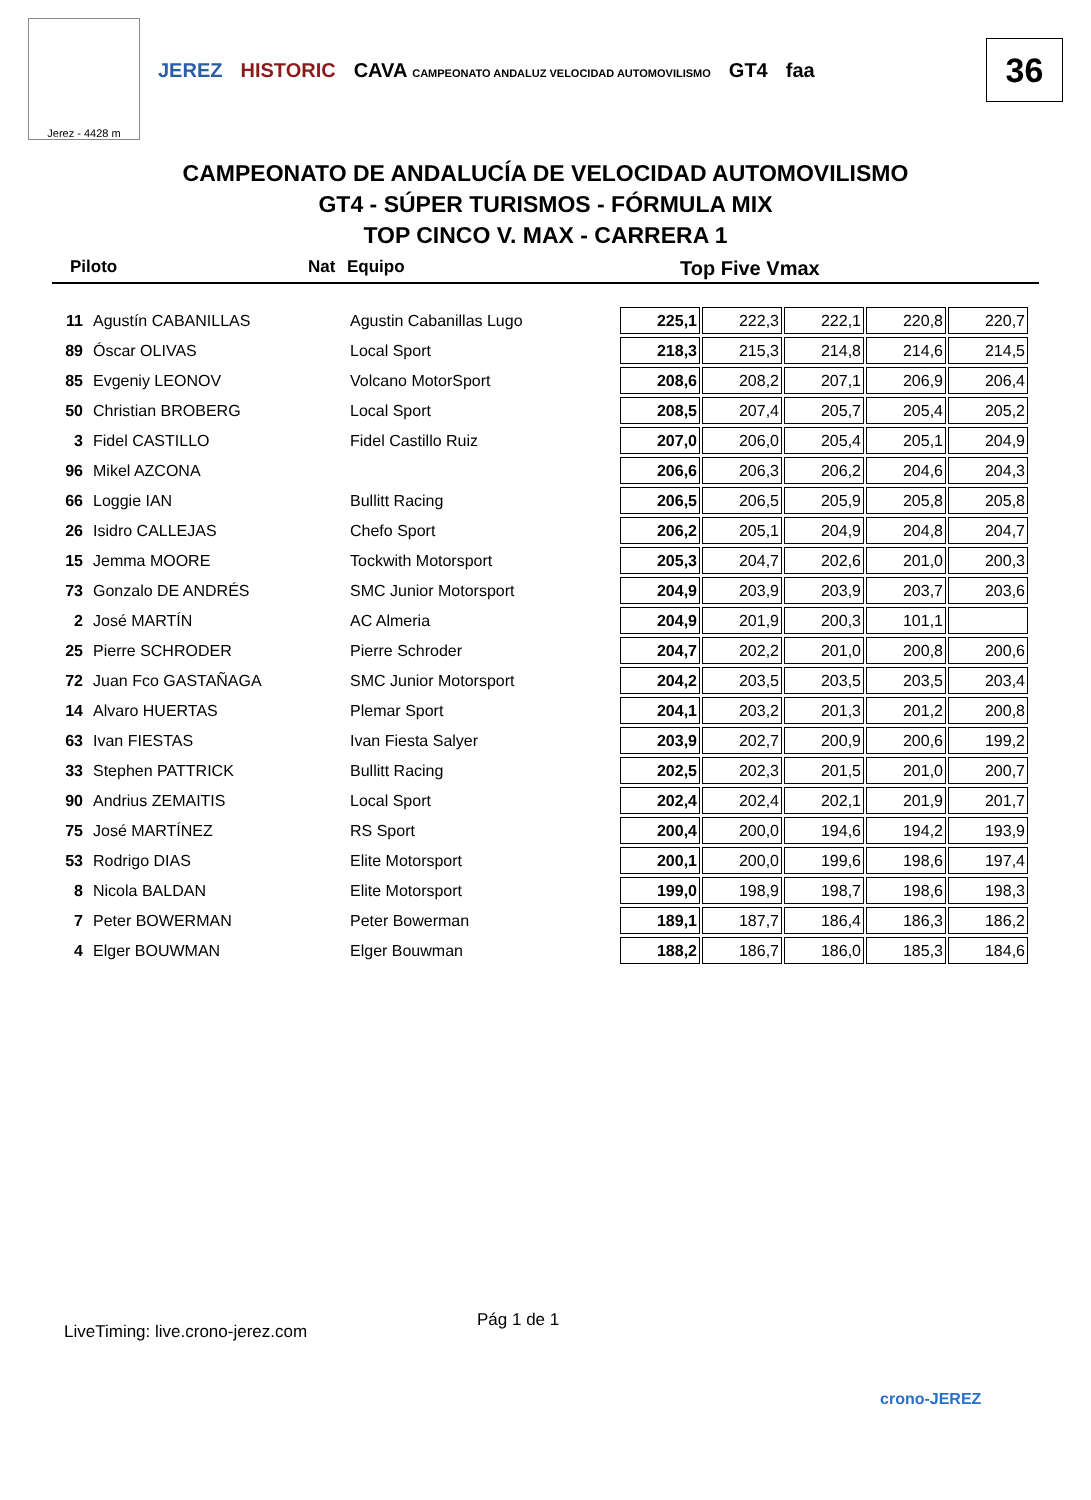Jerez - 4428 m
JEREZ HISTORIC
CAVA CAMPEONATO ANDALUZ VELOCIDAD AUTOMOVILISMO
GT4 faa
36
CAMPEONATO DE ANDALUCÍA DE VELOCIDAD AUTOMOVILISMO
GT4 - SÚPER TURISMOS - FÓRMULA MIX
TOP CINCO V. MAX - CARRERA 1
Piloto Nat Equipo Top Five Vmax
| 11 | Agustín CABANILLAS | Agustin Cabanillas Lugo | 225,1 | 222,3 | 222,1 | 220,8 | 220,7 |
| 89 | Óscar OLIVAS | Local Sport | 218,3 | 215,3 | 214,8 | 214,6 | 214,5 |
| 85 | Evgeniy LEONOV | Volcano MotorSport | 208,6 | 208,2 | 207,1 | 206,9 | 206,4 |
| 50 | Christian BROBERG | Local Sport | 208,5 | 207,4 | 205,7 | 205,4 | 205,2 |
| 3 | Fidel CASTILLO | Fidel Castillo Ruiz | 207,0 | 206,0 | 205,4 | 205,1 | 204,9 |
| 96 | Mikel AZCONA | | 206,6 | 206,3 | 206,2 | 204,6 | 204,3 |
| 66 | Loggie IAN | Bullitt Racing | 206,5 | 206,5 | 205,9 | 205,8 | 205,8 |
| 26 | Isidro CALLEJAS | Chefo Sport | 206,2 | 205,1 | 204,9 | 204,8 | 204,7 |
| 15 | Jemma MOORE | Tockwith Motorsport | 205,3 | 204,7 | 202,6 | 201,0 | 200,3 |
| 73 | Gonzalo DE ANDRÉS | SMC Junior Motorsport | 204,9 | 203,9 | 203,9 | 203,7 | 203,6 |
| 2 | José MARTÍN | AC Almeria | 204,9 | 201,9 | 200,3 | 101,1 | |
| 25 | Pierre SCHRODER | Pierre Schroder | 204,7 | 202,2 | 201,0 | 200,8 | 200,6 |
| 72 | Juan Fco GASTAÑAGA | SMC Junior Motorsport | 204,2 | 203,5 | 203,5 | 203,5 | 203,4 |
| 14 | Alvaro HUERTAS | Plemar Sport | 204,1 | 203,2 | 201,3 | 201,2 | 200,8 |
| 63 | Ivan FIESTAS | Ivan Fiesta Salyer | 203,9 | 202,7 | 200,9 | 200,6 | 199,2 |
| 33 | Stephen PATTRICK | Bullitt Racing | 202,5 | 202,3 | 201,5 | 201,0 | 200,7 |
| 90 | Andrius ZEMAITIS | Local Sport | 202,4 | 202,4 | 202,1 | 201,9 | 201,7 |
| 75 | José MARTÍNEZ | RS Sport | 200,4 | 200,0 | 194,6 | 194,2 | 193,9 |
| 53 | Rodrigo DIAS | Elite Motorsport | 200,1 | 200,0 | 199,6 | 198,6 | 197,4 |
| 8 | Nicola BALDAN | Elite Motorsport | 199,0 | 198,9 | 198,7 | 198,6 | 198,3 |
| 7 | Peter BOWERMAN | Peter Bowerman | 189,1 | 187,7 | 186,4 | 186,3 | 186,2 |
| 4 | Elger BOUWMAN | Elger Bouwman | 188,2 | 186,7 | 186,0 | 185,3 | 184,6 |
LiveTiming: live.crono-jerez.com
Pág 1 de 1
crono-JEREZ